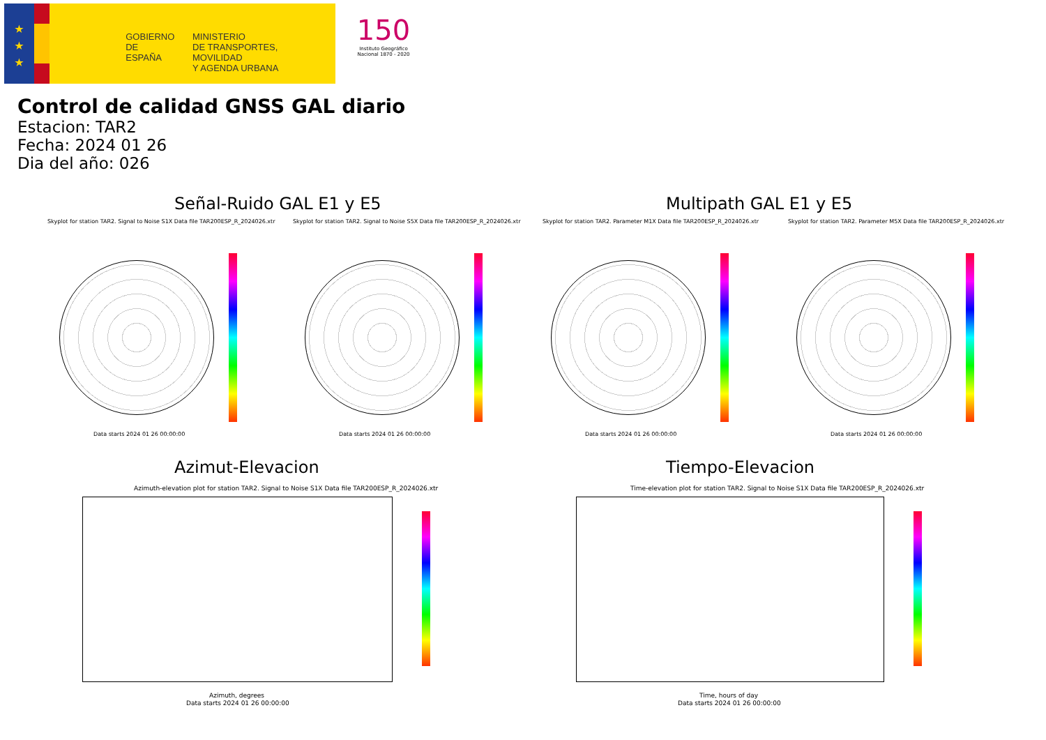★
★
★
GOBIERNO
DE ESPAÑA
MINISTERIO
DE TRANSPORTES, MOVILIDAD
Y AGENDA URBANA
150
Instituto Geográfico Nacional 1870 - 2020
Control de calidad GNSS GAL diario
Estacion: TAR2
Fecha: 2024 01 26
Dia del año: 026
Señal-Ruido GAL E1 y E5 Multipath GAL E1 y E5
Skyplot for station TAR2. Signal to Noise S1X Data file TAR200ESP_R_2024026.xtr
Data starts 2024 01 26 00:00:00
Skyplot for station TAR2. Signal to Noise S5X Data file TAR200ESP_R_2024026.xtr
Data starts 2024 01 26 00:00:00
Skyplot for station TAR2. Parameter M1X Data file TAR200ESP_R_2024026.xtr
Data starts 2024 01 26 00:00:00
Skyplot for station TAR2. Parameter M5X Data file TAR200ESP_R_2024026.xtr
Data starts 2024 01 26 00:00:00
Azimut-Elevacion Tiempo-Elevacion
Azimuth-elevation plot for station TAR2. Signal to Noise S1X Data file TAR200ESP_R_2024026.xtr
Azimuth, degrees
Data starts 2024 01 26 00:00:00
Time-elevation plot for station TAR2. Signal to Noise S1X Data file TAR200ESP_R_2024026.xtr
Time, hours of day
Data starts 2024 01 26 00:00:00